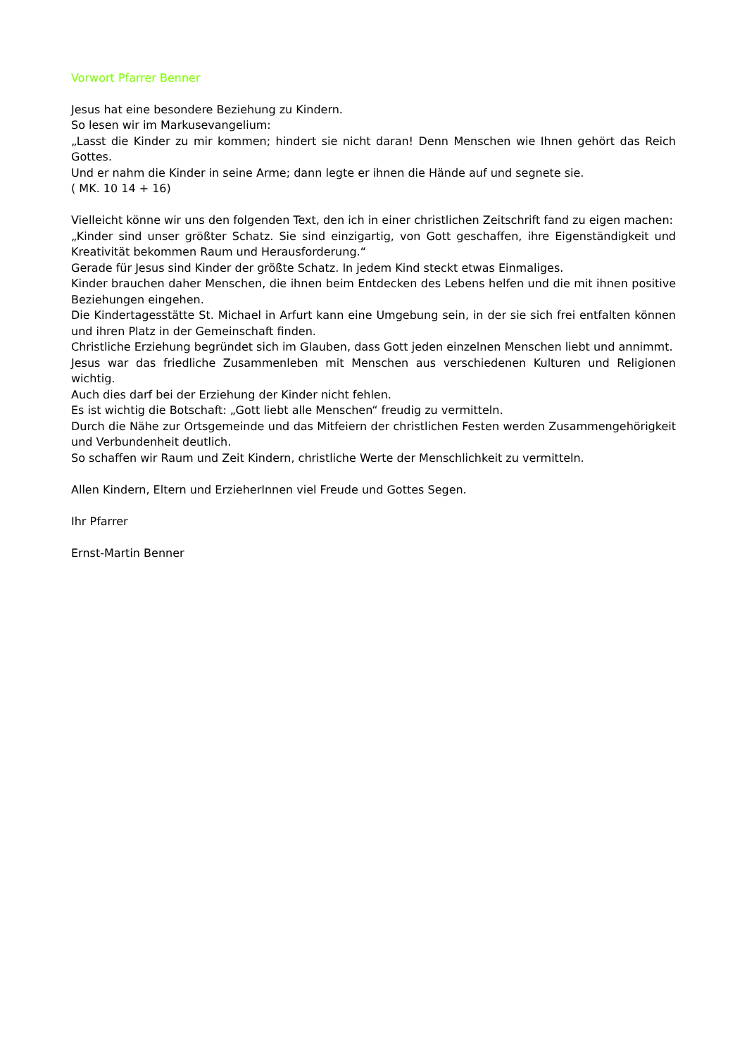Vorwort Pfarrer Benner
Jesus hat eine besondere Beziehung zu Kindern.
So lesen wir im Markusevangelium:
„Lasst die Kinder zu mir kommen; hindert sie nicht daran! Denn Menschen wie Ihnen gehört das Reich Gottes.
Und er nahm die Kinder in seine Arme; dann legte er ihnen die Hände auf und segnete sie.
( MK. 10 14 + 16)
Vielleicht könne wir uns den folgenden Text, den ich in einer christlichen Zeitschrift fand zu eigen machen:
„Kinder sind unser größter Schatz. Sie sind einzigartig, von Gott geschaffen, ihre Eigenständigkeit und Kreativität bekommen Raum und Herausforderung.“
Gerade für Jesus sind Kinder der größte Schatz. In jedem Kind steckt etwas Einmaliges.
Kinder brauchen daher Menschen, die ihnen beim Entdecken des Lebens helfen und die mit ihnen positive Beziehungen eingehen.
Die Kindertagesstätte St. Michael in Arfurt kann eine Umgebung sein, in der sie sich frei entfalten können und ihren Platz in der Gemeinschaft finden.
Christliche Erziehung begründet sich im Glauben, dass Gott jeden einzelnen Menschen liebt und annimmt.
Jesus war das friedliche Zusammenleben mit Menschen aus verschiedenen Kulturen und Religionen wichtig.
Auch dies darf bei der Erziehung der Kinder nicht fehlen.
Es ist wichtig die Botschaft: „Gott liebt alle Menschen“ freudig zu vermitteln.
Durch die Nähe zur Ortsgemeinde und das Mitfeiern der christlichen Festen werden Zusammengehörigkeit und Verbundenheit deutlich.
So schaffen wir Raum und Zeit Kindern, christliche Werte der Menschlichkeit zu vermitteln.
Allen Kindern, Eltern und ErzieherInnen viel Freude und Gottes Segen.
Ihr Pfarrer
Ernst-Martin Benner